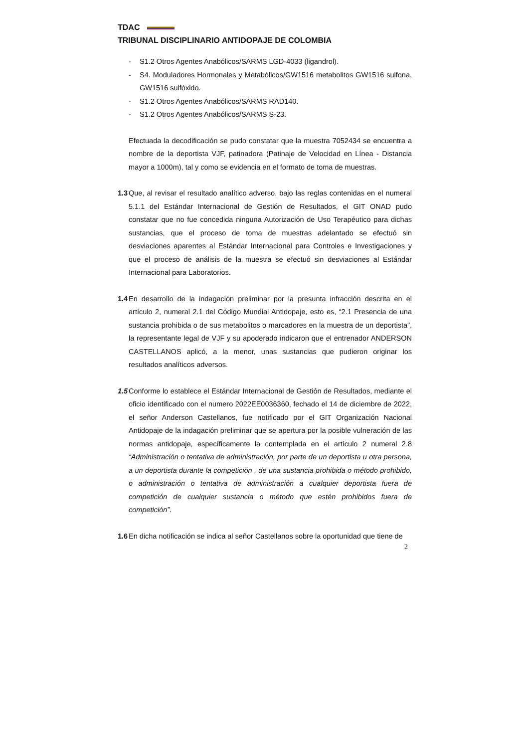TDAC
TRIBUNAL DISCIPLINARIO ANTIDOPAJE DE COLOMBIA
- S1.2 Otros Agentes Anabólicos/SARMS LGD-4033 (ligandrol).
- S4. Moduladores Hormonales y Metabólicos/GW1516 metabolitos GW1516 sulfona, GW1516 sulfóxido.
- S1.2 Otros Agentes Anabólicos/SARMS RAD140.
- S1.2 Otros Agentes Anabólicos/SARMS S-23.
Efectuada la decodificación se pudo constatar que la muestra 7052434 se encuentra a nombre de la deportista VJF, patinadora (Patinaje de Velocidad en Línea - Distancia mayor a 1000m), tal y como se evidencia en el formato de toma de muestras.
1.3
Que, al revisar el resultado analítico adverso, bajo las reglas contenidas en el numeral 5.1.1 del Estándar Internacional de Gestión de Resultados, el GIT ONAD pudo constatar que no fue concedida ninguna Autorización de Uso Terapéutico para dichas sustancias, que el proceso de toma de muestras adelantado se efectuó sin desviaciones aparentes al Estándar Internacional para Controles e Investigaciones y que el proceso de análisis de la muestra se efectuó sin desviaciones al Estándar Internacional para Laboratorios.
1.4
En desarrollo de la indagación preliminar por la presunta infracción descrita en el artículo 2, numeral 2.1 del Código Mundial Antidopaje, esto es, “2.1 Presencia de una sustancia prohibida o de sus metabolitos o marcadores en la muestra de un deportista”, la representante legal de VJF y su apoderado indicaron que el entrenador ANDERSON CASTELLANOS aplicó, a la menor, unas sustancias que pudieron originar los resultados analíticos adversos.
1.5
Conforme lo establece el Estándar Internacional de Gestión de Resultados, mediante el oficio identificado con el numero 2022EE0036360, fechado el 14 de diciembre de 2022, el señor Anderson Castellanos, fue notificado por el GIT Organización Nacional Antidopaje de la indagación preliminar que se apertura por la posible vulneración de las normas antidopaje, específicamente la contemplada en el artículo 2 numeral 2.8 “Administración o tentativa de administración, por parte de un deportista u otra persona, a un deportista durante la competición , de una sustancia prohibida o método prohibido, o administración o tentativa de administración a cualquier deportista fuera de competición de cualquier sustancia o método que estén prohibidos fuera de competición”.
1.6
En dicha notificación se indica al señor Castellanos sobre la oportunidad que tiene de
2